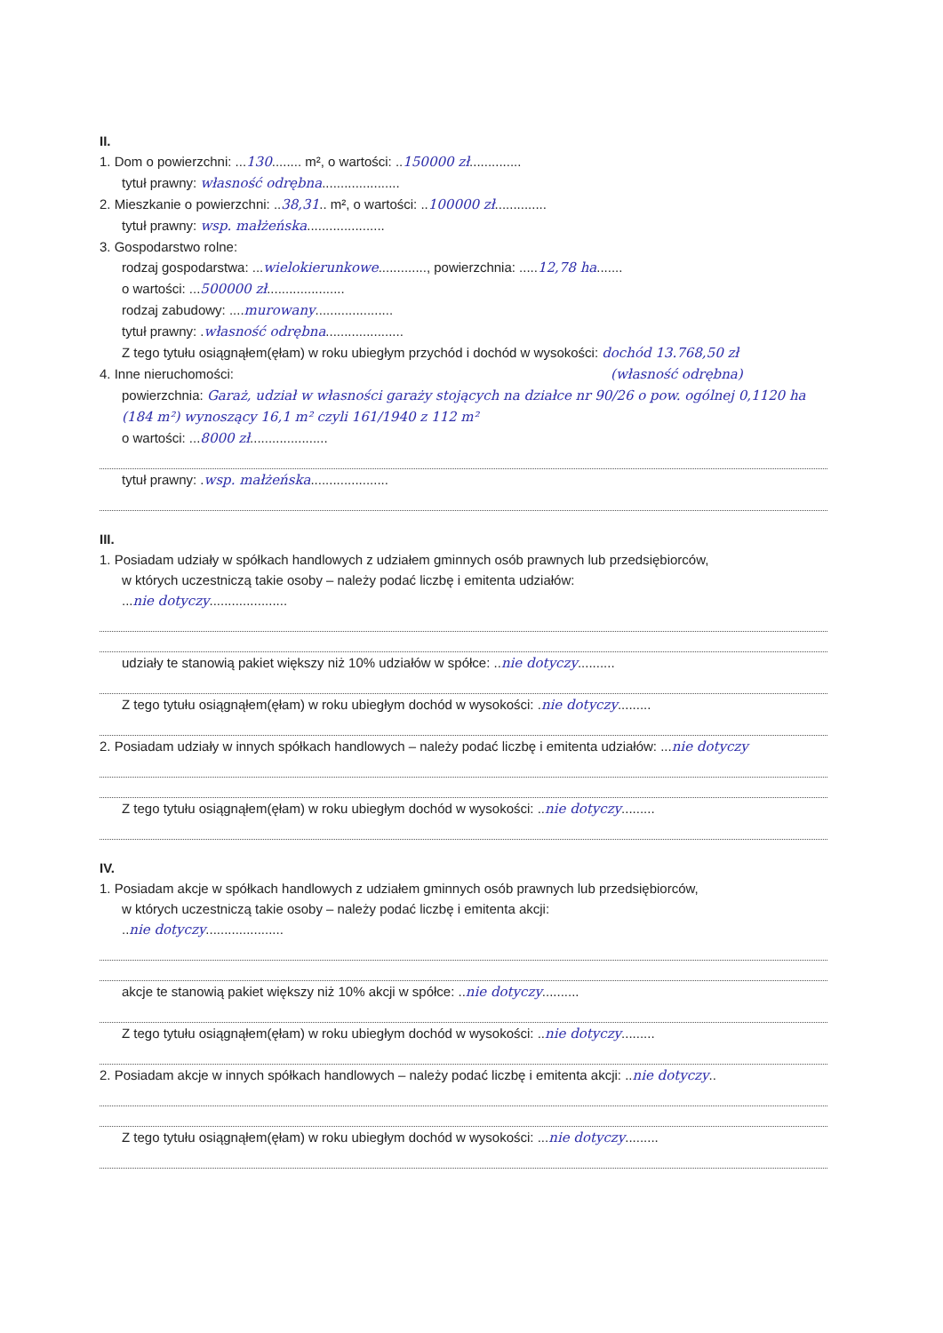II.
1. Dom o powierzchni: ...130........ m², o wartości: ..150000 zł..............
tytuł prawny: własność odrębna.....................
2. Mieszkanie o powierzchni: ..38,31.. m², o wartości: ..100000 zł..............
tytuł prawny: wsp. małżeńska.....................
3. Gospodarstwo rolne:
rodzaj gospodarstwa: ...wielokierunkowe............., powierzchnia: .....12,78 ha.......
o wartości: ...500000 zł.....................
rodzaj zabudowy: ....murowany.....................
tytuł prawny: .własność odrębna.....................
Z tego tytułu osiągnąłem(ęłam) w roku ubiegłym przychód i dochód w wysokości: dochód 13.768,50 zł
4. Inne nieruchomości: (własność odrębna)
powierzchnia: Garaż, udział w własności garaży stojących na działce nr 90/26 o pow. ogólnej 0,1120 ha (184 m²) wynoszący 16,1 m² czyli 161/1940 z 112 m²
o wartości: ...8000 zł.....................
tytuł prawny: .wsp. małżeńska.....................
III.
1. Posiadam udziały w spółkach handlowych z udziałem gminnych osób prawnych lub przedsiębiorców,
w których uczestniczą takie osoby – należy podać liczbę i emitenta udziałów:
...nie dotyczy.....................
udziały te stanowią pakiet większy niż 10% udziałów w spółce: ..nie dotyczy..........
Z tego tytułu osiągnąłem(ęłam) w roku ubiegłym dochód w wysokości: .nie dotyczy.........
2. Posiadam udziały w innych spółkach handlowych – należy podać liczbę i emitenta udziałów: ...nie dotyczy
Z tego tytułu osiągnąłem(ęłam) w roku ubiegłym dochód w wysokości: ..nie dotyczy.........
IV.
1. Posiadam akcje w spółkach handlowych z udziałem gminnych osób prawnych lub przedsiębiorców,
w których uczestniczą takie osoby – należy podać liczbę i emitenta akcji:
..nie dotyczy.....................
akcje te stanowią pakiet większy niż 10% akcji w spółce: ..nie dotyczy..........
Z tego tytułu osiągnąłem(ęłam) w roku ubiegłym dochód w wysokości: ..nie dotyczy.........
2. Posiadam akcje w innych spółkach handlowych – należy podać liczbę i emitenta akcji: ..nie dotyczy..
Z tego tytułu osiągnąłem(ęłam) w roku ubiegłym dochód w wysokości: ...nie dotyczy.........